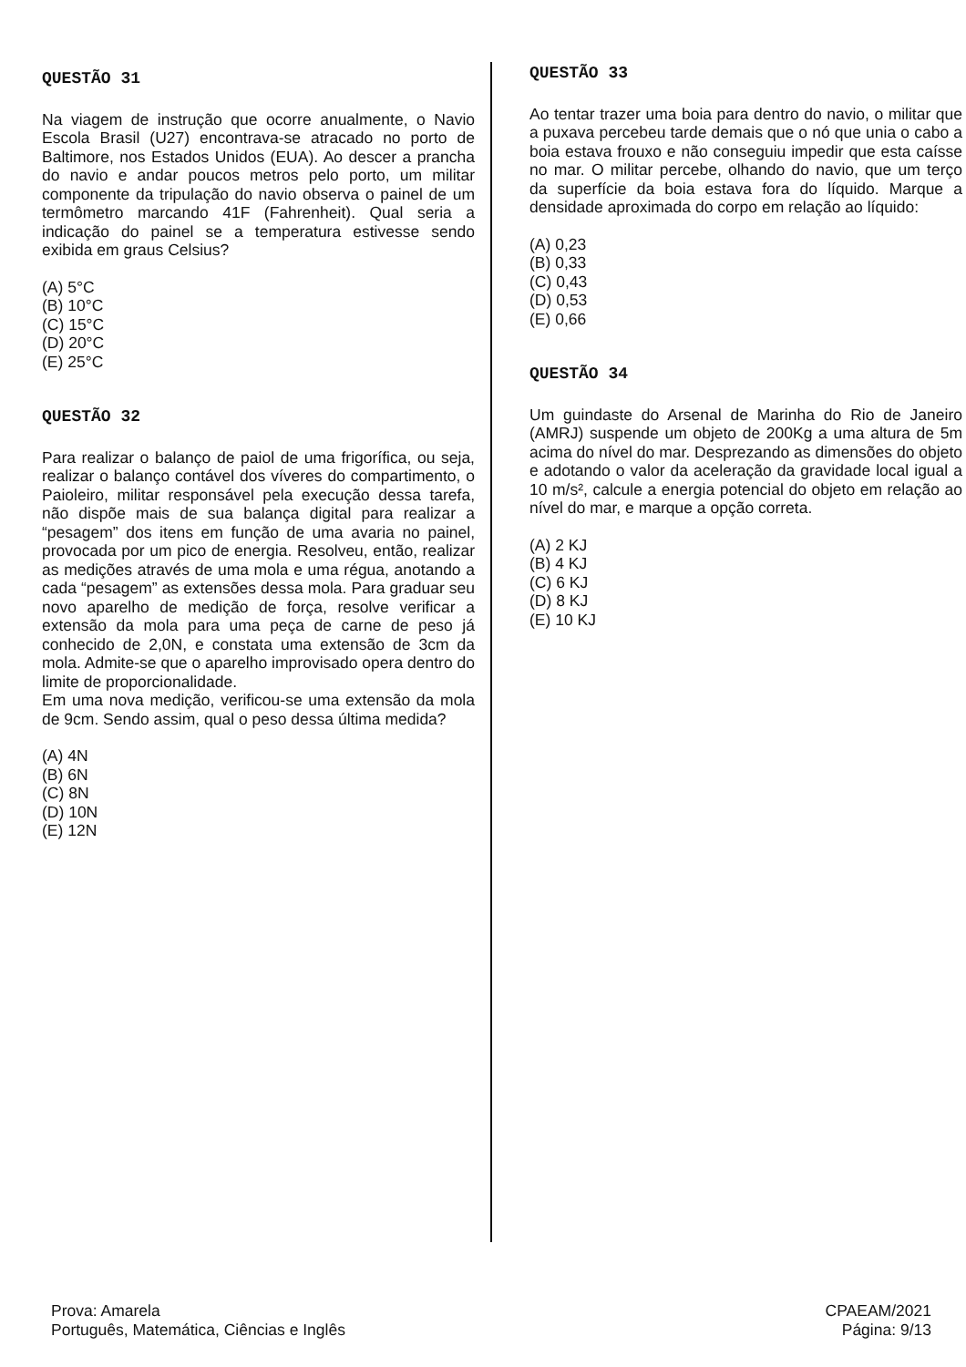QUESTÃO 31
Na viagem de instrução que ocorre anualmente, o Navio Escola Brasil (U27) encontrava-se atracado no porto de Baltimore, nos Estados Unidos (EUA). Ao descer a prancha do navio e andar poucos metros pelo porto, um militar componente da tripulação do navio observa o painel de um termômetro marcando 41F (Fahrenheit). Qual seria a indicação do painel se a temperatura estivesse sendo exibida em graus Celsius?
(A) 5°C
(B) 10°C
(C) 15°C
(D) 20°C
(E) 25°C
QUESTÃO 32
Para realizar o balanço de paiol de uma frigorífica, ou seja, realizar o balanço contável dos víveres do compartimento, o Paioleiro, militar responsável pela execução dessa tarefa, não dispõe mais de sua balança digital para realizar a “pesagem” dos itens em função de uma avaria no painel, provocada por um pico de energia. Resolveu, então, realizar as medições através de uma mola e uma régua, anotando a cada “pesagem” as extensões dessa mola. Para graduar seu novo aparelho de medição de força, resolve verificar a extensão da mola para uma peça de carne de peso já conhecido de 2,0N, e constata uma extensão de 3cm da mola. Admite-se que o aparelho improvisado opera dentro do limite de proporcionalidade.
Em uma nova medição, verificou-se uma extensão da mola de 9cm. Sendo assim, qual o peso dessa última medida?
(A) 4N
(B) 6N
(C) 8N
(D) 10N
(E) 12N
QUESTÃO 33
Ao tentar trazer uma boia para dentro do navio, o militar que a puxava percebeu tarde demais que o nó que unia o cabo a boia estava frouxo e não conseguiu impedir que esta caísse no mar. O militar percebe, olhando do navio, que um terço da superfície da boia estava fora do líquido. Marque a densidade aproximada do corpo em relação ao líquido:
(A) 0,23
(B) 0,33
(C) 0,43
(D) 0,53
(E) 0,66
QUESTÃO 34
Um guindaste do Arsenal de Marinha do Rio de Janeiro (AMRJ) suspende um objeto de 200Kg a uma altura de 5m acima do nível do mar. Desprezando as dimensões do objeto e adotando o valor da aceleração da gravidade local igual a 10 m/s², calcule a energia potencial do objeto em relação ao nível do mar, e marque a opção correta.
(A) 2 KJ
(B) 4 KJ
(C) 6 KJ
(D) 8 KJ
(E) 10 KJ
Prova: Amarela
Português, Matemática, Ciências e Inglês
CPAEAM/2021
Página: 9/13